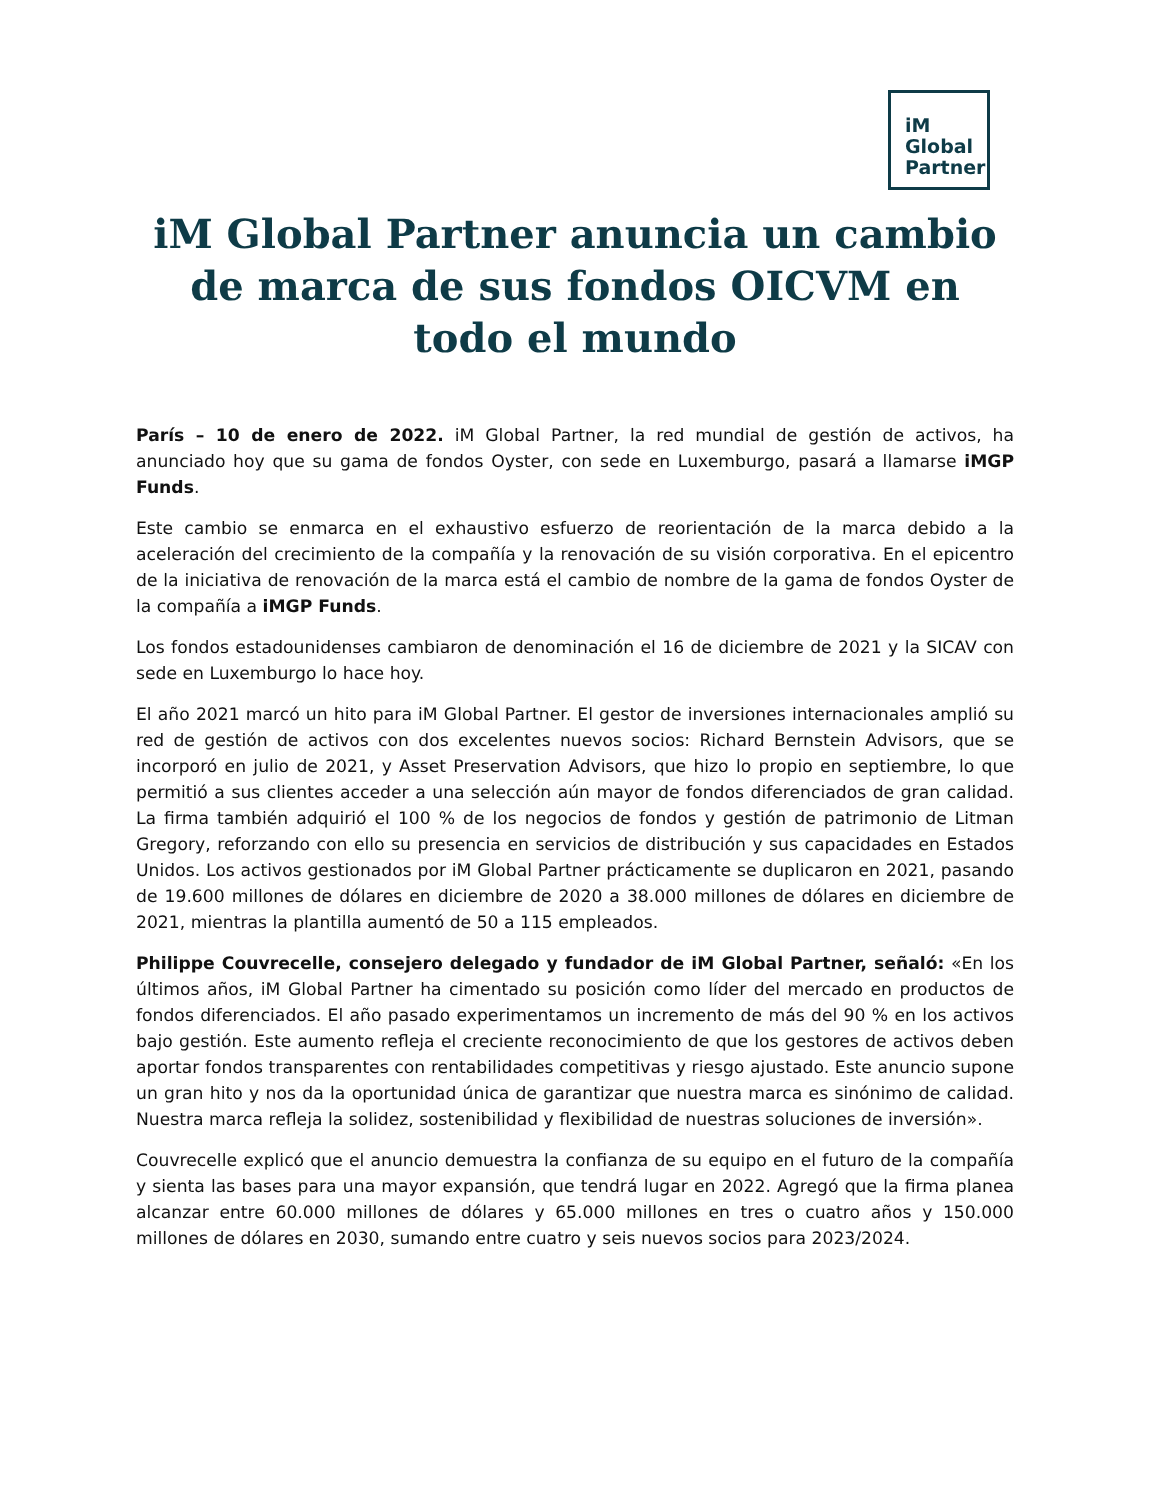iM
Global
Partner
iM Global Partner anuncia un cambio de marca de sus fondos OICVM en todo el mundo
París – 10 de enero de 2022. iM Global Partner, la red mundial de gestión de activos, ha anunciado hoy que su gama de fondos Oyster, con sede en Luxemburgo, pasará a llamarse iMGP Funds.
Este cambio se enmarca en el exhaustivo esfuerzo de reorientación de la marca debido a la aceleración del crecimiento de la compañía y la renovación de su visión corporativa. En el epicentro de la iniciativa de renovación de la marca está el cambio de nombre de la gama de fondos Oyster de la compañía a iMGP Funds.
Los fondos estadounidenses cambiaron de denominación el 16 de diciembre de 2021 y la SICAV con sede en Luxemburgo lo hace hoy.
El año 2021 marcó un hito para iM Global Partner. El gestor de inversiones internacionales amplió su red de gestión de activos con dos excelentes nuevos socios: Richard Bernstein Advisors, que se incorporó en julio de 2021, y Asset Preservation Advisors, que hizo lo propio en septiembre, lo que permitió a sus clientes acceder a una selección aún mayor de fondos diferenciados de gran calidad. La firma también adquirió el 100 % de los negocios de fondos y gestión de patrimonio de Litman Gregory, reforzando con ello su presencia en servicios de distribución y sus capacidades en Estados Unidos. Los activos gestionados por iM Global Partner prácticamente se duplicaron en 2021, pasando de 19.600 millones de dólares en diciembre de 2020 a 38.000 millones de dólares en diciembre de 2021, mientras la plantilla aumentó de 50 a 115 empleados.
Philippe Couvrecelle, consejero delegado y fundador de iM Global Partner, señaló: «En los últimos años, iM Global Partner ha cimentado su posición como líder del mercado en productos de fondos diferenciados. El año pasado experimentamos un incremento de más del 90 % en los activos bajo gestión. Este aumento refleja el creciente reconocimiento de que los gestores de activos deben aportar fondos transparentes con rentabilidades competitivas y riesgo ajustado. Este anuncio supone un gran hito y nos da la oportunidad única de garantizar que nuestra marca es sinónimo de calidad. Nuestra marca refleja la solidez, sostenibilidad y flexibilidad de nuestras soluciones de inversión».
Couvrecelle explicó que el anuncio demuestra la confianza de su equipo en el futuro de la compañía y sienta las bases para una mayor expansión, que tendrá lugar en 2022. Agregó que la firma planea alcanzar entre 60.000 millones de dólares y 65.000 millones en tres o cuatro años y 150.000 millones de dólares en 2030, sumando entre cuatro y seis nuevos socios para 2023/2024.